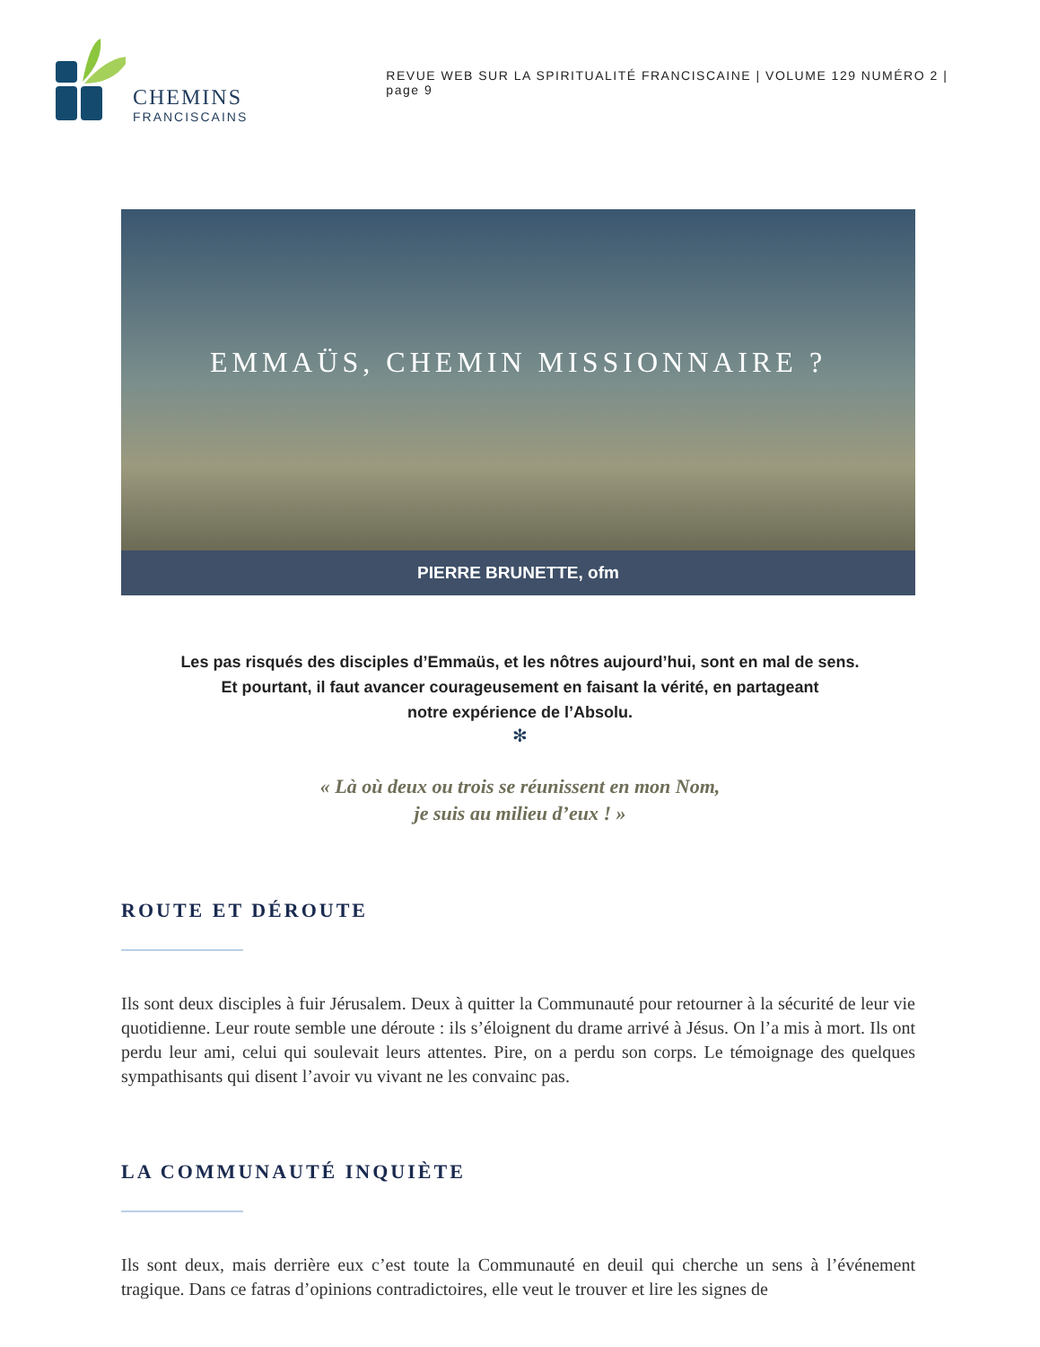CHEMINS
FRANCISCAINS
REVUE WEB SUR LA SPIRITUALITÉ FRANCISCAINE | VOLUME 129 NUMÉRO 2 | page 9
EMMAÜS, CHEMIN MISSIONNAIRE ?
PIERRE BRUNETTE, ofm
Les pas risqués des disciples d’Emmaüs, et les nôtres aujourd’hui, sont en mal de sens.
Et pourtant, il faut avancer courageusement en faisant la vérité, en partageant
notre expérience de l’Absolu.
✻
« Là où deux ou trois se réunissent en mon Nom,
je suis au milieu d’eux ! »
ROUTE ET DÉROUTE
Ils sont deux disciples à fuir Jérusalem. Deux à quitter la Communauté pour retourner à la sécuri­té de leur vie quotidienne. Leur route semble une déroute : ils s’éloignent du drame arrivé à Jésus. On l’a mis à mort. Ils ont perdu leur ami, celui qui soulevait leurs attentes. Pire, on a perdu son corps. Le témoignage des quelques sympathisants qui disent l’avoir vu vivant ne les convainc pas.
LA COMMUNAUTÉ INQUIÈTE
Ils sont deux, mais derrière eux c’est toute la Communauté en deuil qui cherche un sens à l’évé­nement tragique. Dans ce fatras d’opinions contradictoires, elle veut le trouver et lire les signes de